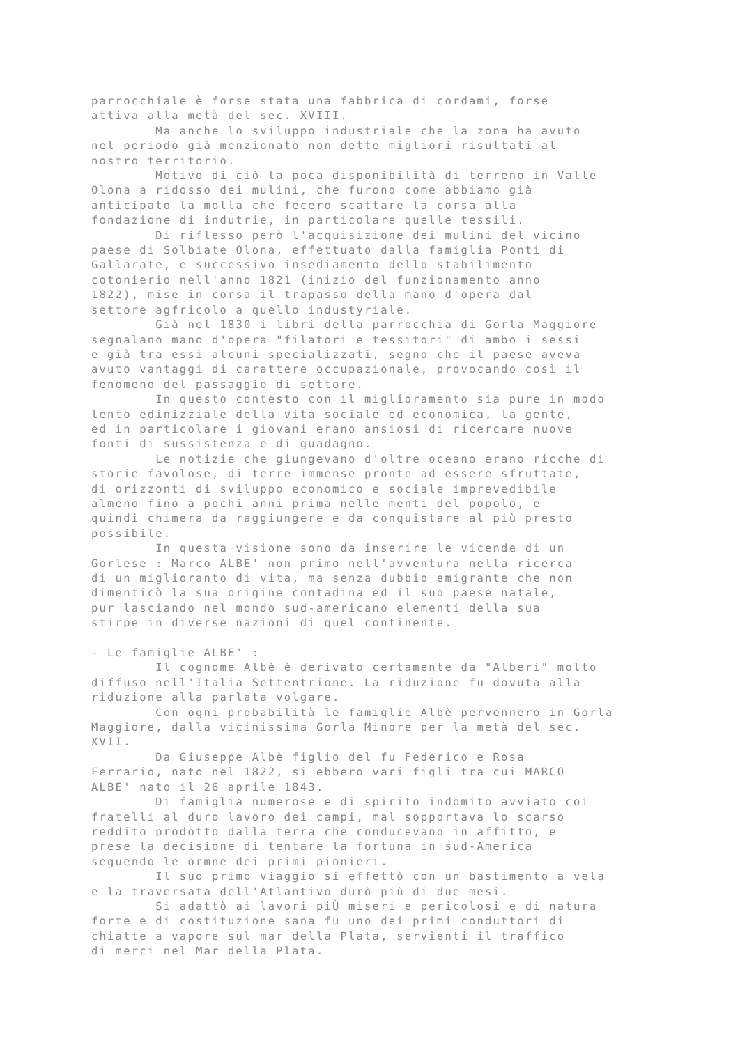parrocchiale è forse stata una fabbrica di cordami, forse attiva alla metà del sec. XVIII. Ma anche lo sviluppo industriale che la zona ha avuto nel periodo già menzionato non dette migliori risultati al nostro territorio. Motivo di ciò la poca disponibilità di terreno in Valle Olona a ridosso dei mulini, che furono come abbiamo già anticipato la molla che fecero scattare la corsa alla fondazione di indutrie, in particolare quelle tessili. Di riflesso però l'acquisizione dei mulini del vicino paese di Solbiate Olona, effettuato dalla famiglia Ponti di Gallarate, e successivo insediamento dello stabilimento cotonierio nell'anno 1821 (inizio del funzionamento anno 1822), mise in corsa il trapasso della mano d'opera dal settore agfricolo a quello industyriale. Già nel 1830 i libri della parrocchia di Gorla Maggiore segnalano mano d'opera "filatori e tessitori" di ambo i sessi e già tra essi alcuni specializzati, segno che il paese aveva avuto vantaggi di carattere occupazionale, provocando così il fenomeno del passaggio di settore. In questo contesto con il miglioramento sia pure in modo lento edinizziale della vita sociale ed economica, la gente, ed in particolare i giovani erano ansiosi di ricercare nuove fonti di sussistenza e di guadagno. Le notizie che giungevano d'oltre oceano erano ricche di storie favolose, di terre immense pronte ad essere sfruttate, di orizzonti di sviluppo economico e sociale imprevedibile almeno fino a pochi anni prima nelle menti del popolo, e quindi chimera da raggiungere e da conquistare al più presto possibile. In questa visione sono da inserire le vicende di un Gorlese : Marco ALBE' non primo nell'avventura nella ricerca di un miglioranto di vita, ma senza dubbio emigrante che non dimenticò la sua origine contadina ed il suo paese natale, pur lasciando nel mondo sud-americano elementi della sua stirpe in diverse nazioni di quel continente. - Le famiglie ALBE' : Il cognome Albè è derivato certamente da "Alberi" molto diffuso nell'Italia Settentrione. La riduzione fu dovuta alla riduzione alla parlata volgare. Con ogni probabilità le famiglie Albè pervennero in Gorla Maggiore, dalla vicinissima Gorla Minore per la metà del sec. XVII. Da Giuseppe Albè figlio del fu Federico e Rosa Ferrario, nato nel 1822, si ebbero vari figli tra cui MARCO ALBE' nato il 26 aprile 1843. Di famiglia numerose e di spirito indomito avviato coi fratelli al duro lavoro dei campi, mal sopportava lo scarso reddito prodotto dalla terra che conducevano in affitto, e prese la decisione di tentare la fortuna in sud-America seguendo le ormne dei primi pionieri. Il suo primo viaggio si effettò con un bastimento a vela e la traversata dell'Atlantivo durò più di due mesi. Si adattò ai lavori piÙ miseri e pericolosi e di natura forte e di costituzione sana fu uno dei primi conduttori di chiatte a vapore sul mar della Plata, servienti il traffico di merci nel Mar della Plata.